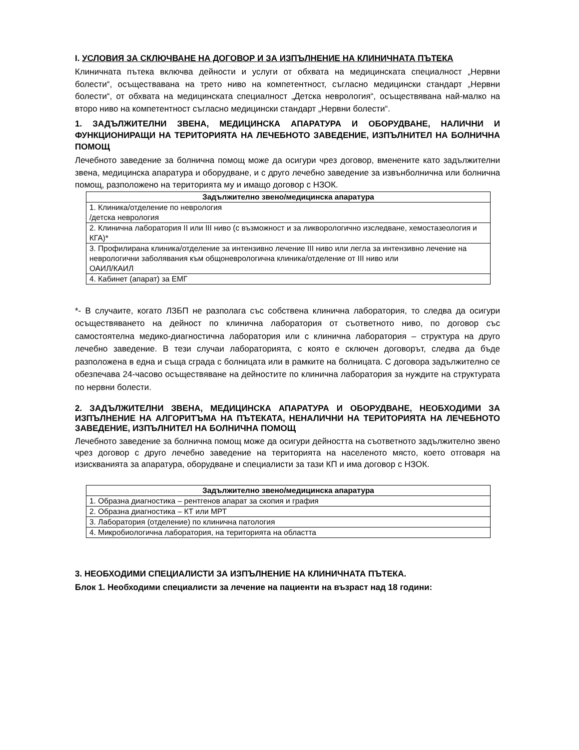I. УСЛОВИЯ ЗА СКЛЮЧВАНЕ НА ДОГОВОР И ЗА ИЗПЪЛНЕНИЕ НА КЛИНИЧНАТА ПЪТЕКА
Клиничната пътека включва дейности и услуги от обхвата на медицинската специалност „Нервни болести“, осъществавана на трето ниво на компетентност, съгласно медицински стандарт „Нервни болести“, от обхвата на медицинската специалност „Детска неврология“, осъществявана най-малко на второ ниво на компетентност съгласно медицински стандарт „Нервни болести“.
1. ЗАДЪЛЖИТЕЛНИ ЗВЕНА, МЕДИЦИНСКА АПАРАТУРА И ОБОРУДВАНЕ, НАЛИЧНИ И ФУНКЦИОНИРАЩИ НА ТЕРИТОРИЯТА НА ЛЕЧЕБНОТО ЗАВЕДЕНИЕ, ИЗПЪЛНИТЕЛ НА БОЛНИЧНА ПОМОЩ
Лечебното заведение за болнична помощ може да осигури чрез договор, вменените като задължителни звена, медицинска апаратура и оборудване, и с друго лечебно заведение за извънболнична или болнична помощ, разположено на територията му и имащо договор с НЗОК.
| Задължително звено/медицинска апаратура |
| --- |
| 1. Клиника/отделение по неврология /детска неврология |
| 2. Клинична лаборатория II или III ниво (с възможност и за ликворологично изследване, хемостазеология и КГА)* |
| 3. Профилирана клиника/отделение за интензивно лечение III ниво или легла за интензивно лечение на неврологични заболявания към общоневрологична клиника/отделение от III ниво или ОАИЛ/КАИЛ |
| 4. Кабинет (апарат) за ЕМГ |
*- В случаите, когато ЛЗБП не разполага със собствена клинична лаборатория, то следва да осигури осъществяването на дейност по клинична лаборатория от съответното ниво, по договор със самостоятелна медико-диагностична лаборатория или с клинична лаборатория – структура на друго лечебно заведение. В тези случаи лабораторията, с която е сключен договорът, следва да бъде разположена в една и съща сграда с болницата или в рамките на болницата. С договора задължително се обезпечава 24-часово осъществяване на дейностите по клинична лаборатория за нуждите на структурата по нервни болести.
2. ЗАДЪЛЖИТЕЛНИ ЗВЕНА, МЕДИЦИНСКА АПАРАТУРА И ОБОРУДВАНЕ, НЕОБХОДИМИ ЗА ИЗПЪЛНЕНИЕ НА АЛГОРИТЪМА НА ПЪТЕКАТА, НЕНАЛИЧНИ НА ТЕРИТОРИЯТА НА ЛЕЧЕБНОТО ЗАВЕДЕНИЕ, ИЗПЪЛНИТЕЛ НА БОЛНИЧНА ПОМОЩ
Лечебното заведение за болнична помощ може да осигури дейността на съответното задължително звено чрез договор с друго лечебно заведение на територията на населеното място, което отговаря на изискванията за апаратура, оборудване и специалисти за тази КП и има договор с НЗОК.
| Задължително звено/медицинска апаратура |
| --- |
| 1. Образна диагностика – рентгенов апарат за скопия и графия |
| 2. Образна диагностика – КТ или МРТ |
| 3. Лаборатория (отделение) по клинична патология |
| 4. Микробиологична лаборатория, на територията на областта |
3. НЕОБХОДИМИ СПЕЦИАЛИСТИ ЗА ИЗПЪЛНЕНИЕ НА КЛИНИЧНАТА ПЪТЕКА.
Блок 1. Необходими специалисти за лечение на пациенти на възраст над 18 години: